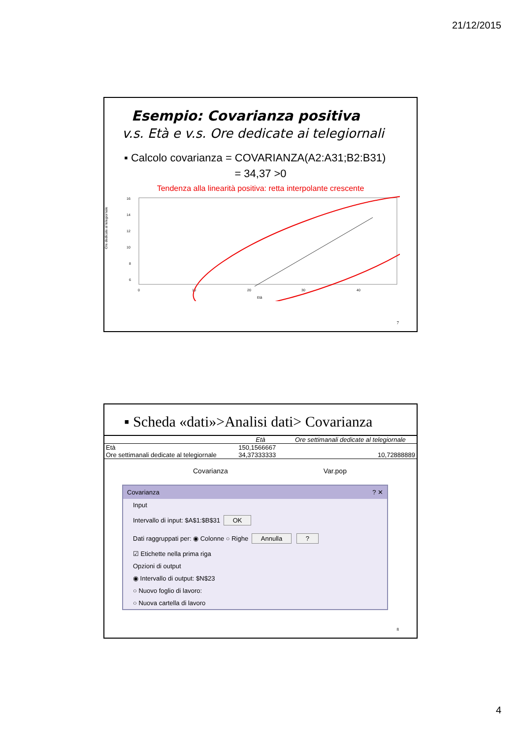21/12/2015
Esempio: Covarianza positiva
v.s. Età e v.s. Ore dedicate ai telegiornali
▪ Calcolo covarianza = COVARIANZA(A2:A31;B2:B31)
= 34,37 >0
Tendenza alla linearità positiva: retta interpolante crescente
Ore dedicate al telegiornale
16
14
12
10
8
6
0
10
20
30
40
Età
7
▪ Scheda «dati»>Analisi dati> Covarianza
| | Età | Ore settimanali dedicate al telegiornale |
| --- | --- | --- |
| Età | 150,1566667 | |
| Ore settimanali dedicate al telegiornale | 34,37333333 | 10,72888889 |
Covarianza Var.pop
Covarianza ? ✕
Input
Intervallo di input: $A$1:$B$31 OK
Dati raggruppati per: ◉ Colonne ○ Righe Annulla ?
☑ Etichette nella prima riga
Opzioni di output
◉ Intervallo di output: $N$23
○ Nuovo foglio di lavoro:
○ Nuova cartella di lavoro
8
4